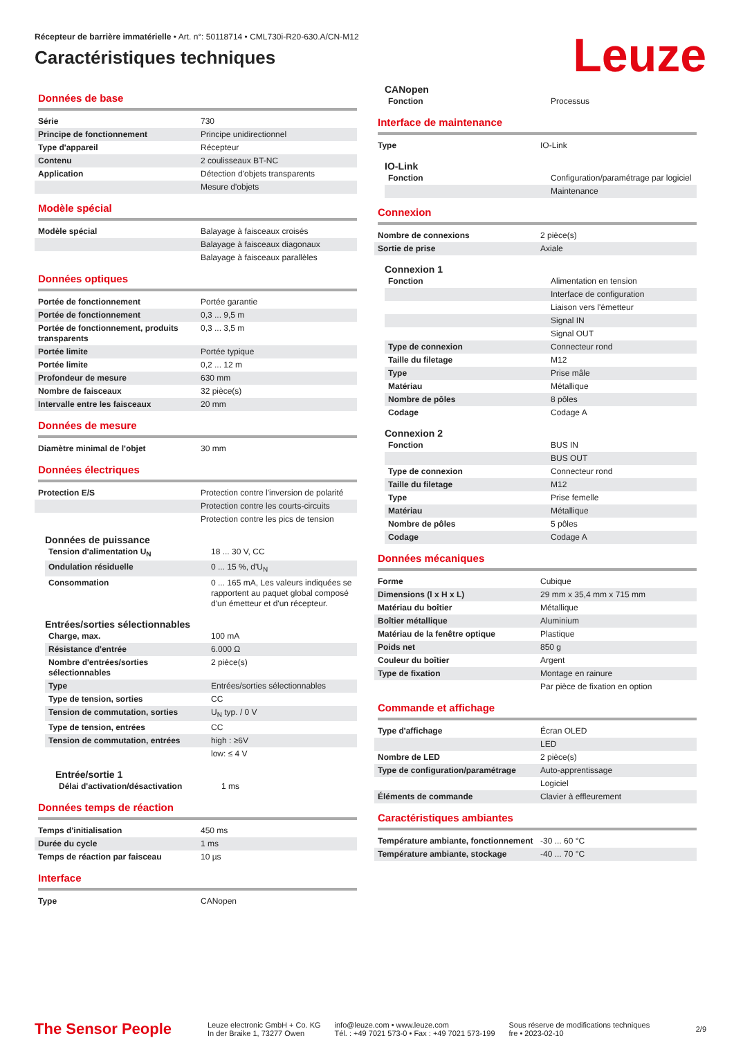Récepteur de barrière immatérielle • Art. n°: 50118714 • CML730i-R20-630.A/CN-M12
Caractéristiques techniques
Leuze
Données de base
| Série | 730 |
| Principe de fonctionnement | Principe unidirectionnel |
| Type d'appareil | Récepteur |
| Contenu | 2 coulisseaux BT-NC |
| Application | Détection d'objets transparents |
| | Mesure d'objets |
Modèle spécial
| Modèle spécial | Balayage à faisceaux croisés |
| | Balayage à faisceaux diagonaux |
| | Balayage à faisceaux parallèles |
Données optiques
| Portée de fonctionnement | Portée garantie |
| Portée de fonctionnement | 0,3 ... 9,5 m |
| Portée de fonctionnement, produits transparents | 0,3 ... 3,5 m |
| Portée limite | Portée typique |
| Portée limite | 0,2 ... 12 m |
| Profondeur de mesure | 630 mm |
| Nombre de faisceaux | 32 pièce(s) |
| Intervalle entre les faisceaux | 20 mm |
Données de mesure
| Diamètre minimal de l'objet | 30 mm |
Données électriques
| Protection E/S | Protection contre l'inversion de polarité |
| | Protection contre les courts-circuits |
| | Protection contre les pics de tension |
Données de puissance
| Tension d'alimentation U<sub>N</sub> | 18 ... 30 V, CC |
| Ondulation résiduelle | 0 ... 15 %, d'U<sub>N</sub> |
| Consommation | 0 ... 165 mA, Les valeurs indiquées se rapportent au paquet global composé d'un émetteur et d'un récepteur. |
Entrées/sorties sélectionnables
| Charge, max. | 100 mA |
| Résistance d'entrée | 6.000 Ω |
| Nombre d'entrées/sorties sélectionnables | 2 pièce(s) |
| Type | Entrées/sorties sélectionnables |
| Type de tension, sorties | CC |
| Tension de commutation, sorties | U<sub>N</sub> typ. / 0 V |
| Type de tension, entrées | CC |
| Tension de commutation, entrées | high : ≥6V |
| | low: ≤ 4 V |
Entrée/sortie 1
| Délai d'activation/désactivation | 1 ms |
Données temps de réaction
| Temps d'initialisation | 450 ms |
| Durée du cycle | 1 ms |
| Temps de réaction par faisceau | 10 µs |
Interface
| Type | CANopen |
CANopen
| Fonction | Processus |
Interface de maintenance
| Type | IO-Link |
IO-Link
| Fonction | Configuration/paramétrage par logiciel |
| | Maintenance |
Connexion
| Nombre de connexions | 2 pièce(s) |
| Sortie de prise | Axiale |
Connexion 1
| Fonction | Alimentation en tension |
| | Interface de configuration |
| | Liaison vers l'émetteur |
| | Signal IN |
| | Signal OUT |
| Type de connexion | Connecteur rond |
| Taille du filetage | M12 |
| Type | Prise mâle |
| Matériau | Métallique |
| Nombre de pôles | 8 pôles |
| Codage | Codage A |
Connexion 2
| Fonction | BUS IN |
| | BUS OUT |
| Type de connexion | Connecteur rond |
| Taille du filetage | M12 |
| Type | Prise femelle |
| Matériau | Métallique |
| Nombre de pôles | 5 pôles |
| Codage | Codage A |
Données mécaniques
| Forme | Cubique |
| Dimensions (l x H x L) | 29 mm x 35,4 mm x 715 mm |
| Matériau du boîtier | Métallique |
| Boîtier métallique | Aluminium |
| Matériau de la fenêtre optique | Plastique |
| Poids net | 850 g |
| Couleur du boîtier | Argent |
| Type de fixation | Montage en rainure |
| | Par pièce de fixation en option |
Commande et affichage
| Type d'affichage | Écran OLED |
| | LED |
| Nombre de LED | 2 pièce(s) |
| Type de configuration/paramétrage | Auto-apprentissage |
| | Logiciel |
| Éléments de commande | Clavier à effleurement |
Caractéristiques ambiantes
| Température ambiante, fonctionnement | -30 ... 60 °C |
| Température ambiante, stockage | -40 ... 70 °C |
The Sensor People
Leuze electronic GmbH + Co. KG
In der Braike 1, 73277 Owen
info@leuze.com • www.leuze.com
Tél. : +49 7021 573-0 • Fax : +49 7021 573-199
Sous réserve de modifications techniques
fre • 2023-02-10
2/9